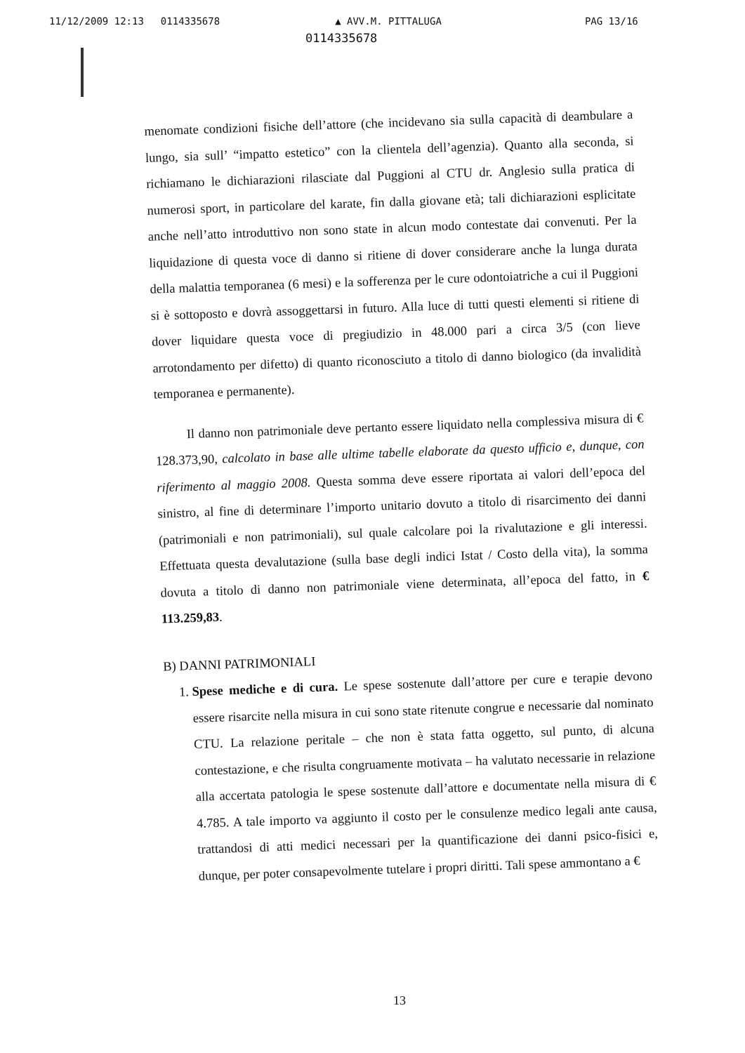11/12/2009 12:13 0114335678 ▲ AVV.M. PITTALUGA PAG 13/16
0114335678
menomate condizioni fisiche dell’attore (che incidevano sia sulla capacità di deambulare a lungo, sia sull’ “impatto estetico” con la clientela dell’agenzia). Quanto alla seconda, si richiamano le dichiarazioni rilasciate dal Puggioni al CTU dr. Anglesio sulla pratica di numerosi sport, in particolare del karate, fin dalla giovane età; tali dichiarazioni esplicitate anche nell’atto introduttivo non sono state in alcun modo contestate dai convenuti. Per la liquidazione di questa voce di danno si ritiene di dover considerare anche la lunga durata della malattia temporanea (6 mesi) e la sofferenza per le cure odontoiatriche a cui il Puggioni si è sottoposto e dovrà assoggettarsi in futuro. Alla luce di tutti questi elementi si ritiene di dover liquidare questa voce di pregiudizio in 48.000 pari a circa 3/5 (con lieve arrotondamento per difetto) di quanto riconosciuto a titolo di danno biologico (da invalidità temporanea e permanente).
Il danno non patrimoniale deve pertanto essere liquidato nella complessiva misura di € 128.373,90, calcolato in base alle ultime tabelle elaborate da questo ufficio e, dunque, con riferimento al maggio 2008. Questa somma deve essere riportata ai valori dell’epoca del sinistro, al fine di determinare l’importo unitario dovuto a titolo di risarcimento dei danni (patrimoniali e non patrimoniali), sul quale calcolare poi la rivalutazione e gli interessi. Effettuata questa devalutazione (sulla base degli indici Istat / Costo della vita), la somma dovuta a titolo di danno non patrimoniale viene determinata, all’epoca del fatto, in € 113.259,83.
B) DANNI PATRIMONIALI
1. Spese mediche e di cura. Le spese sostenute dall’attore per cure e terapie devono essere risarcite nella misura in cui sono state ritenute congrue e necessarie dal nominato CTU. La relazione peritale – che non è stata fatta oggetto, sul punto, di alcuna contestazione, e che risulta congruamente motivata – ha valutato necessarie in relazione alla accertata patologia le spese sostenute dall’attore e documentate nella misura di € 4.785. A tale importo va aggiunto il costo per le consulenze medico legali ante causa, trattandosi di atti medici necessari per la quantificazione dei danni psico-fisici e, dunque, per poter consapevolmente tutelare i propri diritti. Tali spese ammontano a €
13